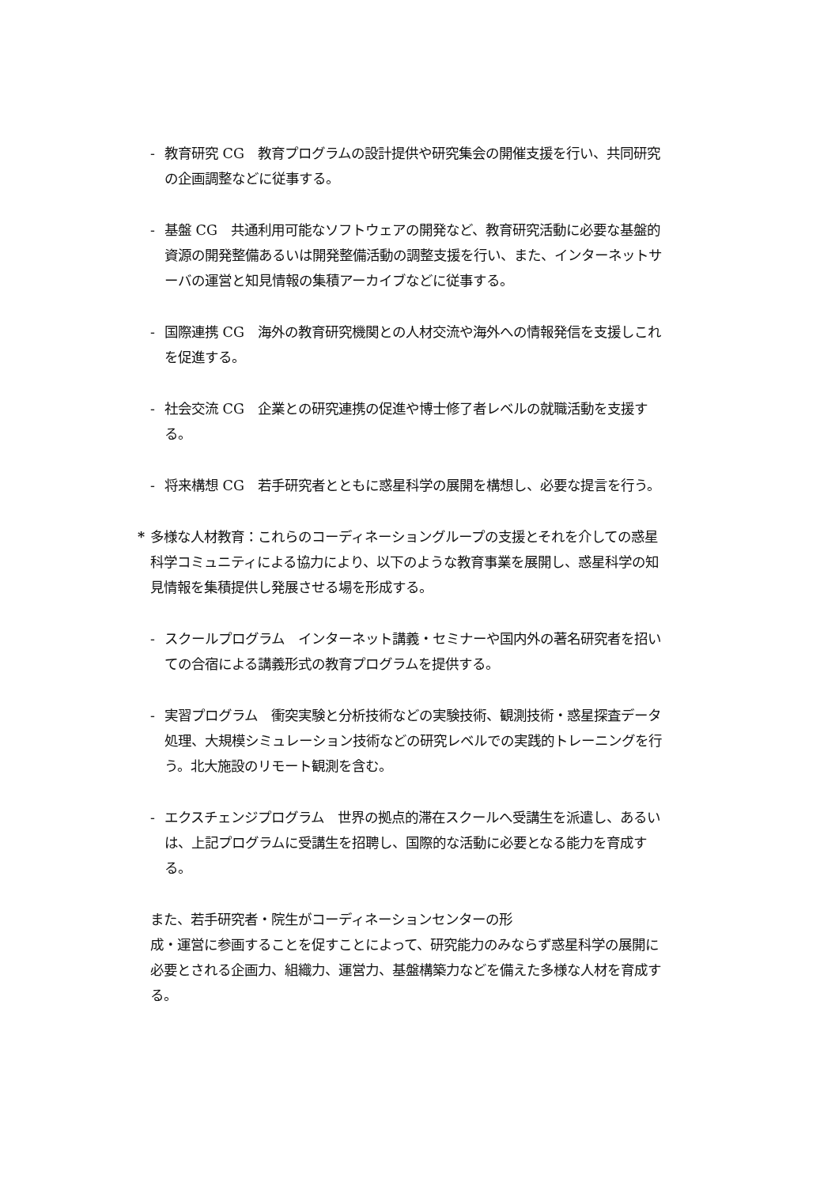- 教育研究 CG　教育プログラムの設計提供や研究集会の開催支援を行い、共同研究の企画調整などに従事する。
- 基盤 CG　共通利用可能なソフトウェアの開発など、教育研究活動に必要な基盤的資源の開発整備あるいは開発整備活動の調整支援を行い、また、インターネットサーバの運営と知見情報の集積アーカイブなどに従事する。
- 国際連携 CG　海外の教育研究機関との人材交流や海外への情報発信を支援しこれを促進する。
- 社会交流 CG　企業との研究連携の促進や博士修了者レベルの就職活動を支援する。
- 将来構想 CG　若手研究者とともに惑星科学の展開を構想し、必要な提言を行う。
* 多様な人材教育：これらのコーディネーショングループの支援とそれを介しての惑星科学コミュニティによる協力により、以下のような教育事業を展開し、惑星科学の知見情報を集積提供し発展させる場を形成する。
- スクールプログラム　インターネット講義・セミナーや国内外の著名研究者を招いての合宿による講義形式の教育プログラムを提供する。
- 実習プログラム　衝突実験と分析技術などの実験技術、観測技術・惑星探査データ処理、大規模シミュレーション技術などの研究レベルでの実践的トレーニングを行う。北大施設のリモート観測を含む。
- エクスチェンジプログラム　世界の拠点的滞在スクールへ受講生を派遣し、あるいは、上記プログラムに受講生を招聘し、国際的な活動に必要となる能力を育成する。
また、若手研究者・院生がコーディネーションセンターの形
成・運営に参画することを促すことによって、研究能力のみならず惑星科学の展開に必要とされる企画力、組織力、運営力、基盤構築力などを備えた多様な人材を育成する。